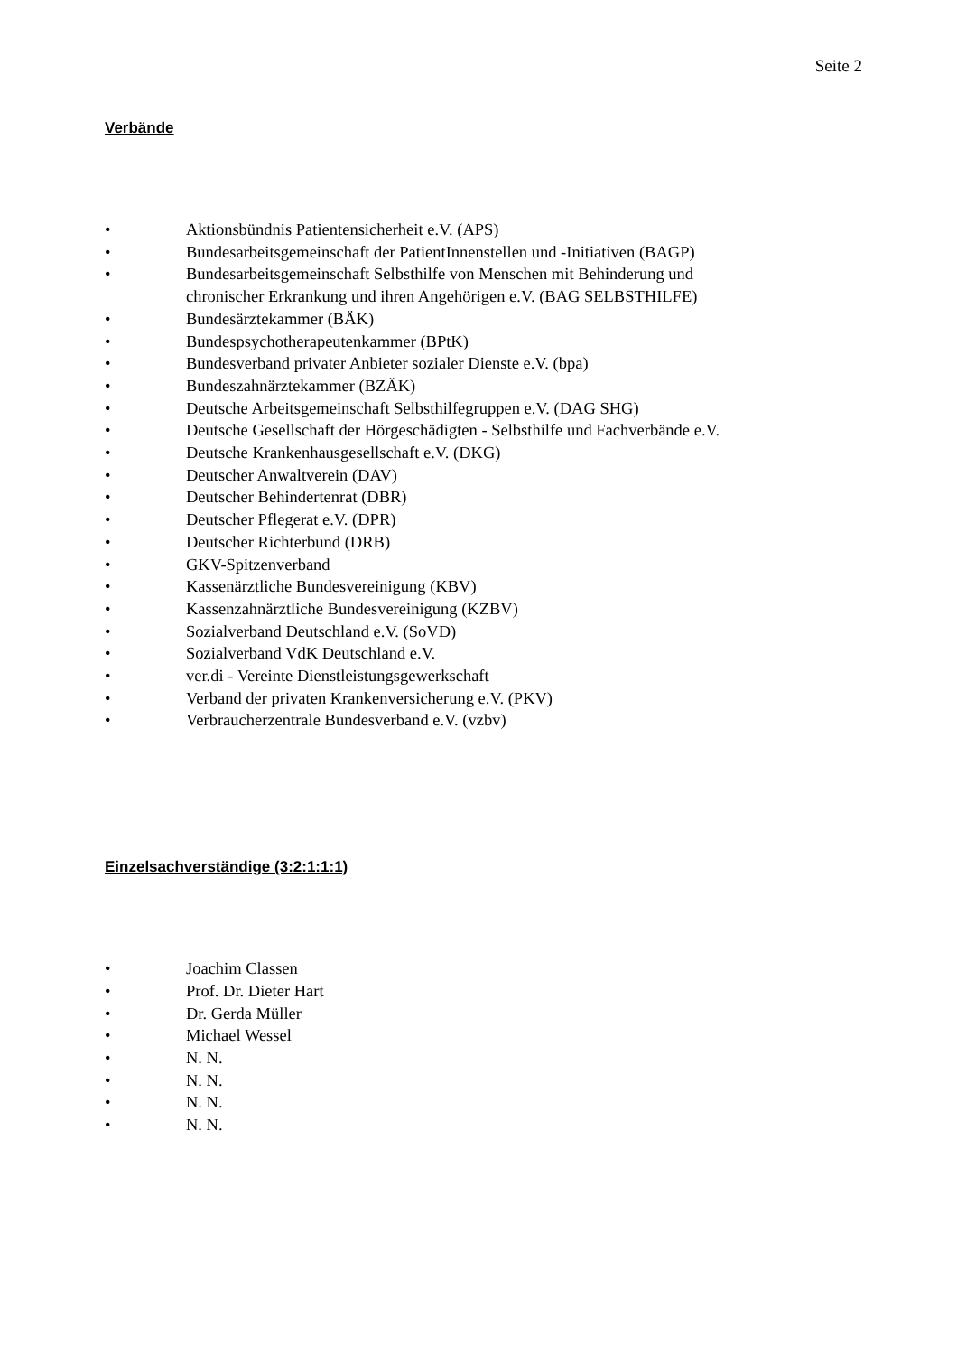Seite 2
Verbände
• Aktionsbündnis Patientensicherheit e.V. (APS)
• Bundesarbeitsgemeinschaft der PatientInnenstellen und -Initiativen (BAGP)
• Bundesarbeitsgemeinschaft Selbsthilfe von Menschen mit Behinderung und chronischer Erkrankung und ihren Angehörigen e.V. (BAG SELBSTHILFE)
• Bundesärztekammer (BÄK)
• Bundespsychotherapeutenkammer (BPtK)
• Bundesverband privater Anbieter sozialer Dienste e.V. (bpa)
• Bundeszahnärztekammer (BZÄK)
• Deutsche Arbeitsgemeinschaft Selbsthilfegruppen e.V. (DAG SHG)
• Deutsche Gesellschaft der Hörgeschädigten - Selbsthilfe und Fachverbände e.V.
• Deutsche Krankenhausgesellschaft e.V. (DKG)
• Deutscher Anwaltverein (DAV)
• Deutscher Behindertenrat (DBR)
• Deutscher Pflegerat e.V. (DPR)
• Deutscher Richterbund (DRB)
• GKV-Spitzenverband
• Kassenärztliche Bundesvereinigung (KBV)
• Kassenzahnärztliche Bundesvereinigung (KZBV)
• Sozialverband Deutschland e.V. (SoVD)
• Sozialverband VdK Deutschland e.V.
• ver.di - Vereinte Dienstleistungsgewerkschaft
• Verband der privaten Krankenversicherung e.V. (PKV)
• Verbraucherzentrale Bundesverband e.V. (vzbv)
Einzelsachverständige (3:2:1:1:1)
• Joachim Classen
• Prof. Dr. Dieter Hart
• Dr. Gerda Müller
• Michael Wessel
• N. N.
• N. N.
• N. N.
• N. N.